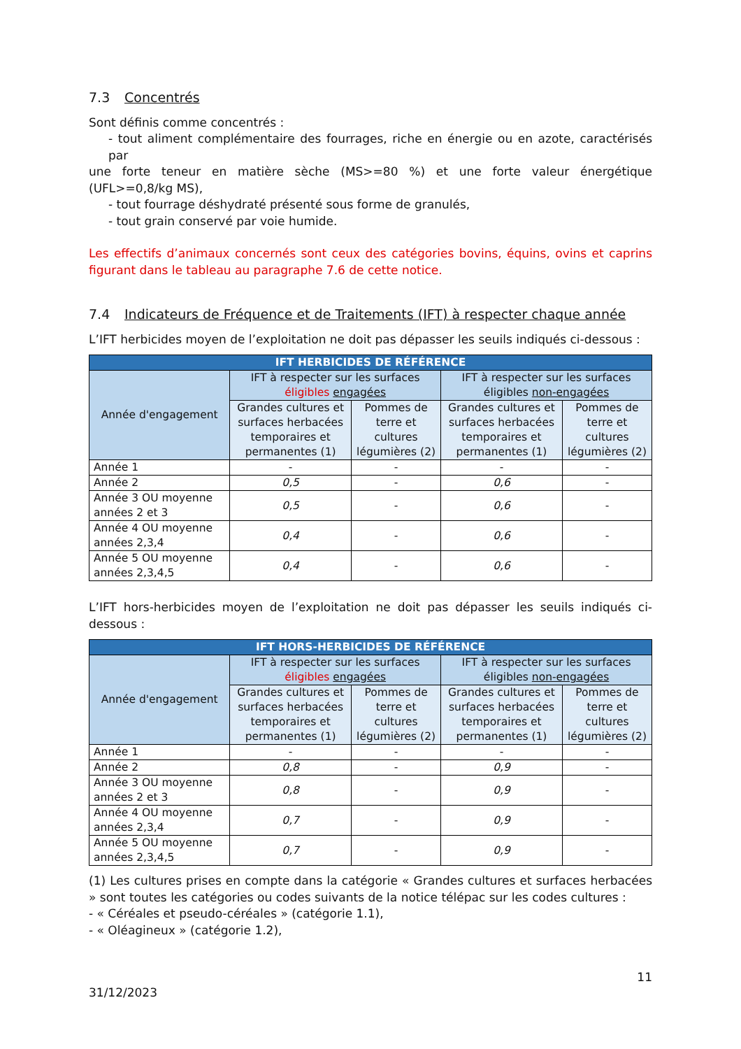7.3 Concentrés
Sont définis comme concentrés :
- tout aliment complémentaire des fourrages, riche en énergie ou en azote, caractérisés par
une forte teneur en matière sèche (MS>=80 %) et une forte valeur énergétique (UFL>=0,8/kg MS),
- tout fourrage déshydraté présenté sous forme de granulés,
- tout grain conservé par voie humide.
Les effectifs d’animaux concernés sont ceux des catégories bovins, équins, ovins et caprins figurant dans le tableau au paragraphe 7.6 de cette notice.
7.4 Indicateurs de Fréquence et de Traitements (IFT) à respecter chaque année
L’IFT herbicides moyen de l’exploitation ne doit pas dépasser les seuils indiqués ci-dessous :
| IFT HERBICIDES DE RÉFÉRENCE | | | | |
| --- | --- | --- | --- | --- |
| Année d'engagement | IFT à respecter sur les surfaces éligibles engagées | | IFT à respecter sur les surfaces éligibles non-engagées | |
| | Grandes cultures et surfaces herbacées temporaires et permanentes (1) | Pommes de terre et cultures légumières (2) | Grandes cultures et surfaces herbacées temporaires et permanentes (1) | Pommes de terre et cultures légumières (2) |
| Année 1 | - | - | - | - |
| Année 2 | 0,5 | - | 0,6 | - |
| Année 3 OU moyenne années 2 et 3 | 0,5 | - | 0,6 | - |
| Année 4 OU moyenne années 2,3,4 | 0,4 | - | 0,6 | - |
| Année 5 OU moyenne années 2,3,4,5 | 0,4 | - | 0,6 | - |
L’IFT hors-herbicides moyen de l’exploitation ne doit pas dépasser les seuils indiqués ci-dessous :
| IFT HORS-HERBICIDES DE RÉFÉRENCE | | | | |
| --- | --- | --- | --- | --- |
| Année d'engagement | IFT à respecter sur les surfaces éligibles engagées | | IFT à respecter sur les surfaces éligibles non-engagées | |
| | Grandes cultures et surfaces herbacées temporaires et permanentes (1) | Pommes de terre et cultures légumières (2) | Grandes cultures et surfaces herbacées temporaires et permanentes (1) | Pommes de terre et cultures légumières (2) |
| Année 1 | - | - | - | - |
| Année 2 | 0,8 | - | 0,9 | - |
| Année 3 OU moyenne années 2 et 3 | 0,8 | - | 0,9 | - |
| Année 4 OU moyenne années 2,3,4 | 0,7 | - | 0,9 | - |
| Année 5 OU moyenne années 2,3,4,5 | 0,7 | - | 0,9 | - |
(1) Les cultures prises en compte dans la catégorie « Grandes cultures et surfaces herbacées » sont toutes les catégories ou codes suivants de la notice télépac sur les codes cultures :
- « Céréales et pseudo-céréales » (catégorie 1.1),
- « Oléagineux » (catégorie 1.2),
31/12/2023 11